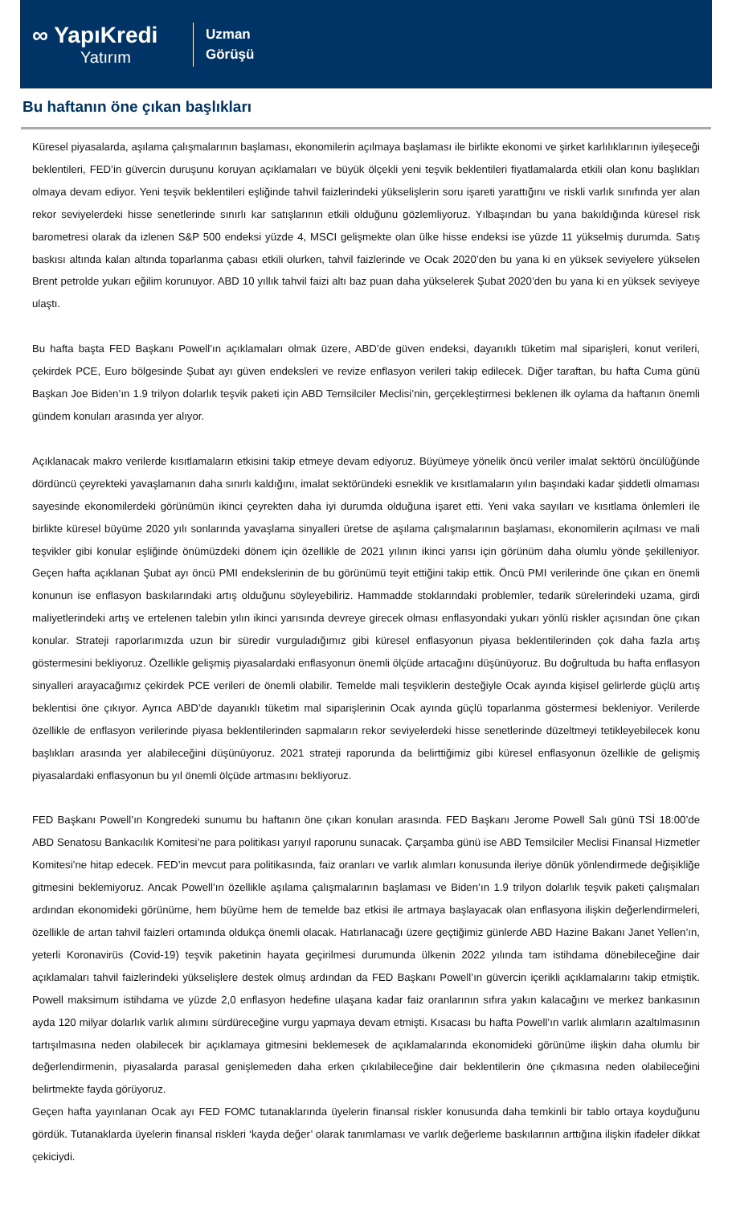∞ YapıKredi
Yatırım
Uzman
Görüşü
Bu haftanın öne çıkan başlıkları
Küresel piyasalarda, aşılama çalışmalarının başlaması, ekonomilerin açılmaya başlaması ile birlikte ekonomi ve şirket karlılıklarının iyileşeceği beklentileri, FED’in güvercin duruşunu koruyan açıklamaları ve büyük ölçekli yeni teşvik beklentileri fiyatlamalarda etkili olan konu başlıkları olmaya devam ediyor. Yeni teşvik beklentileri eşliğinde tahvil faizlerindeki yükselişlerin soru işareti yarattığını ve riskli varlık sınıfında yer alan rekor seviyelerdeki hisse senetlerinde sınırlı kar satışlarının etkili olduğunu gözlemliyoruz. Yılbaşından bu yana bakıldığında küresel risk barometresi olarak da izlenen S&P 500 endeksi yüzde 4, MSCI gelişmekte olan ülke hisse endeksi ise yüzde 11 yükselmiş durumda. Satış baskısı altında kalan altında toparlanma çabası etkili olurken, tahvil faizlerinde ve Ocak 2020’den bu yana ki en yüksek seviyelere yükselen Brent petrolde yukarı eğilim korunuyor. ABD 10 yıllık tahvil faizi altı baz puan daha yükselerek Şubat 2020’den bu yana ki en yüksek seviyeye ulaştı.
Bu hafta başta FED Başkanı Powell’ın açıklamaları olmak üzere, ABD’de güven endeksi, dayanıklı tüketim mal siparişleri, konut verileri, çekirdek PCE, Euro bölgesinde Şubat ayı güven endeksleri ve revize enflasyon verileri takip edilecek. Diğer taraftan, bu hafta Cuma günü Başkan Joe Biden’ın 1.9 trilyon dolarlık teşvik paketi için ABD Temsilciler Meclisi’nin, gerçekleştirmesi beklenen ilk oylama da haftanın önemli gündem konuları arasında yer alıyor.
Açıklanacak makro verilerde kısıtlamaların etkisini takip etmeye devam ediyoruz. Büyümeye yönelik öncü veriler imalat sektörü öncülüğünde dördüncü çeyrekteki yavaşlamanın daha sınırlı kaldığını, imalat sektöründeki esneklik ve kısıtlamaların yılın başındaki kadar şiddetli olmaması sayesinde ekonomilerdeki görünümün ikinci çeyrekten daha iyi durumda olduğuna işaret etti. Yeni vaka sayıları ve kısıtlama önlemleri ile birlikte küresel büyüme 2020 yılı sonlarında yavaşlama sinyalleri üretse de aşılama çalışmalarının başlaması, ekonomilerin açılması ve mali teşvikler gibi konular eşliğinde önümüzdeki dönem için özellikle de 2021 yılının ikinci yarısı için görünüm daha olumlu yönde şekilleniyor. Geçen hafta açıklanan Şubat ayı öncü PMI endekslerinin de bu görünümü teyit ettiğini takip ettik. Öncü PMI verilerinde öne çıkan en önemli konunun ise enflasyon baskılarındaki artış olduğunu söyleyebiliriz. Hammadde stoklarındaki problemler, tedarik sürelerindeki uzama, girdi maliyetlerindeki artış ve ertelenen talebin yılın ikinci yarısında devreye girecek olması enflasyondaki yukarı yönlü riskler açısından öne çıkan konular. Strateji raporlarımızda uzun bir süredir vurguladığımız gibi küresel enflasyonun piyasa beklentilerinden çok daha fazla artış göstermesini bekliyoruz. Özellikle gelişmiş piyasalardaki enflasyonun önemli ölçüde artacağını düşünüyoruz. Bu doğrultuda bu hafta enflasyon sinyalleri arayacağımız çekirdek PCE verileri de önemli olabilir. Temelde mali teşviklerin desteğiyle Ocak ayında kişisel gelirlerde güçlü artış beklentisi öne çıkıyor. Ayrıca ABD’de dayanıklı tüketim mal siparişlerinin Ocak ayında güçlü toparlanma göstermesi bekleniyor. Verilerde özellikle de enflasyon verilerinde piyasa beklentilerinden sapmaların rekor seviyelerdeki hisse senetlerinde düzeltmeyi tetikleyebilecek konu başlıkları arasında yer alabileceğini düşünüyoruz. 2021 strateji raporunda da belirttiğimiz gibi küresel enflasyonun özellikle de gelişmiş piyasalardaki enflasyonun bu yıl önemli ölçüde artmasını bekliyoruz.
FED Başkanı Powell’ın Kongredeki sunumu bu haftanın öne çıkan konuları arasında. FED Başkanı Jerome Powell Salı günü TSİ 18:00’de ABD Senatosu Bankacılık Komitesi’ne para politikası yarıyıl raporunu sunacak. Çarşamba günü ise ABD Temsilciler Meclisi Finansal Hizmetler Komitesi’ne hitap edecek. FED’in mevcut para politikasında, faiz oranları ve varlık alımları konusunda ileriye dönük yönlendirmede değişikliğe gitmesini beklemiyoruz. Ancak Powell’ın özellikle aşılama çalışmalarının başlaması ve Biden’ın 1.9 trilyon dolarlık teşvik paketi çalışmaları ardından ekonomideki görünüme, hem büyüme hem de temelde baz etkisi ile artmaya başlayacak olan enflasyona ilişkin değerlendirmeleri, özellikle de artan tahvil faizleri ortamında oldukça önemli olacak. Hatırlanacağı üzere geçtiğimiz günlerde ABD Hazine Bakanı Janet Yellen’ın, yeterli Koronavirüs (Covid-19) teşvik paketinin hayata geçirilmesi durumunda ülkenin 2022 yılında tam istihdama dönebileceğine dair açıklamaları tahvil faizlerindeki yükselişlere destek olmuş ardından da FED Başkanı Powell’ın güvercin içerikli açıklamalarını takip etmiştik. Powell maksimum istihdama ve yüzde 2,0 enflasyon hedefine ulaşana kadar faiz oranlarının sıfıra yakın kalacağını ve merkez bankasının ayda 120 milyar dolarlık varlık alımını sürdüreceğine vurgu yapmaya devam etmişti. Kısacası bu hafta Powell’ın varlık alımların azaltılmasının tartışılmasına neden olabilecek bir açıklamaya gitmesini beklemesek de açıklamalarında ekonomideki görünüme ilişkin daha olumlu bir değerlendirmenin, piyasalarda parasal genişlemeden daha erken çıkılabileceğine dair beklentilerin öne çıkmasına neden olabileceğini belirtmekte fayda görüyoruz.
Geçen hafta yayınlanan Ocak ayı FED FOMC tutanaklarında üyelerin finansal riskler konusunda daha temkinli bir tablo ortaya koyduğunu gördük. Tutanaklarda üyelerin finansal riskleri ‘kayda değer’ olarak tanımlaması ve varlık değerleme baskılarının arttığına ilişkin ifadeler dikkat çekiciydi.